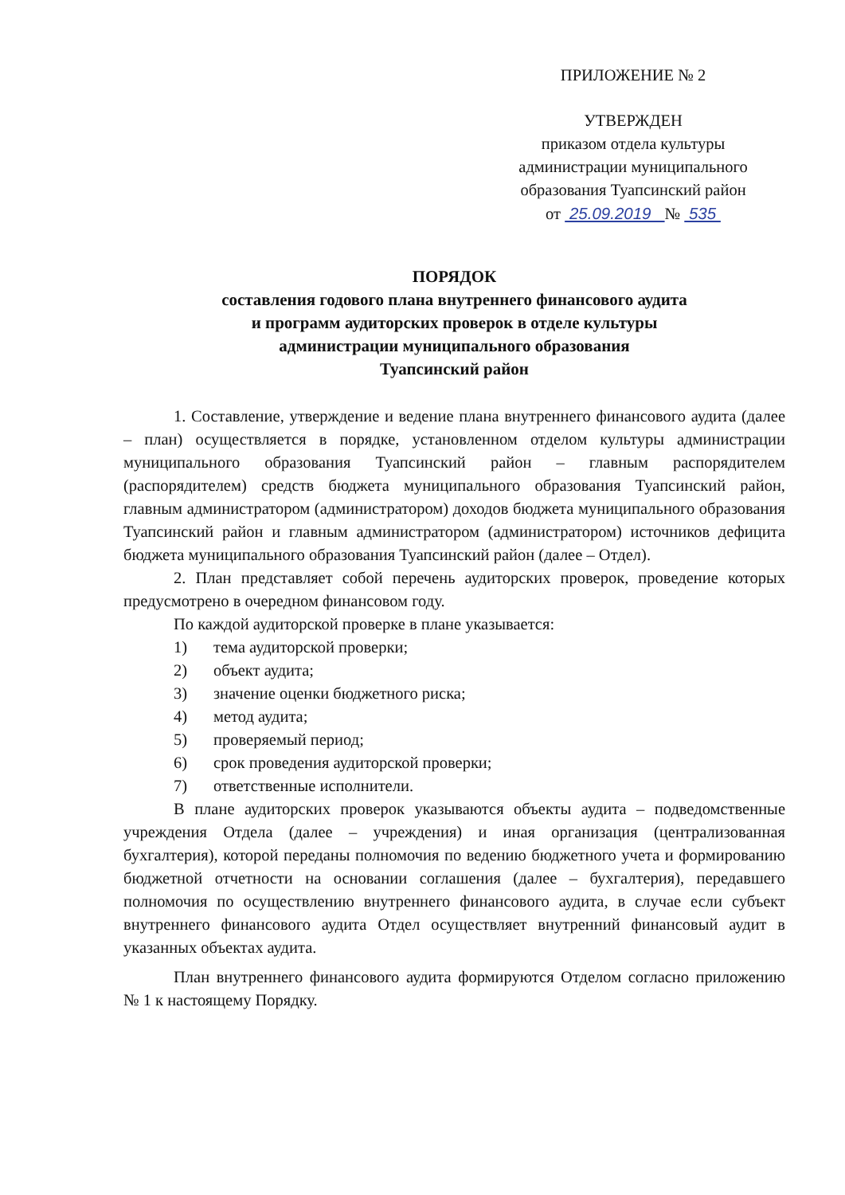ПРИЛОЖЕНИЕ № 2
УТВЕРЖДЕН
приказом отдела культуры
администрации муниципального
образования Туапсинский район
от 25.09.2019 № 535
ПОРЯДОК
составления годового плана внутреннего финансового аудита
и программ аудиторских проверок в отделе культуры
администрации муниципального образования
Туапсинский район
1. Составление, утверждение и ведение плана внутреннего финансового аудита (далее – план) осуществляется в порядке, установленном отделом культуры администрации муниципального образования Туапсинский район – главным распорядителем (распорядителем) средств бюджета муниципального образования Туапсинский район, главным администратором (администратором) доходов бюджета муниципального образования Туапсинский район и главным администратором (администратором) источников дефицита бюджета муниципального образования Туапсинский район (далее – Отдел).
2. План представляет собой перечень аудиторских проверок, проведение которых предусмотрено в очередном финансовом году.
По каждой аудиторской проверке в плане указывается:
1) тема аудиторской проверки;
2) объект аудита;
3) значение оценки бюджетного риска;
4) метод аудита;
5) проверяемый период;
6) срок проведения аудиторской проверки;
7) ответственные исполнители.
В плане аудиторских проверок указываются объекты аудита – подведомственные учреждения Отдела (далее – учреждения) и иная организация (централизованная бухгалтерия), которой переданы полномочия по ведению бюджетного учета и формированию бюджетной отчетности на основании соглашения (далее – бухгалтерия), передавшего полномочия по осуществлению внутреннего финансового аудита, в случае если субъект внутреннего финансового аудита Отдел осуществляет внутренний финансовый аудит в указанных объектах аудита.
План внутреннего финансового аудита формируются Отделом согласно приложению № 1 к настоящему Порядку.